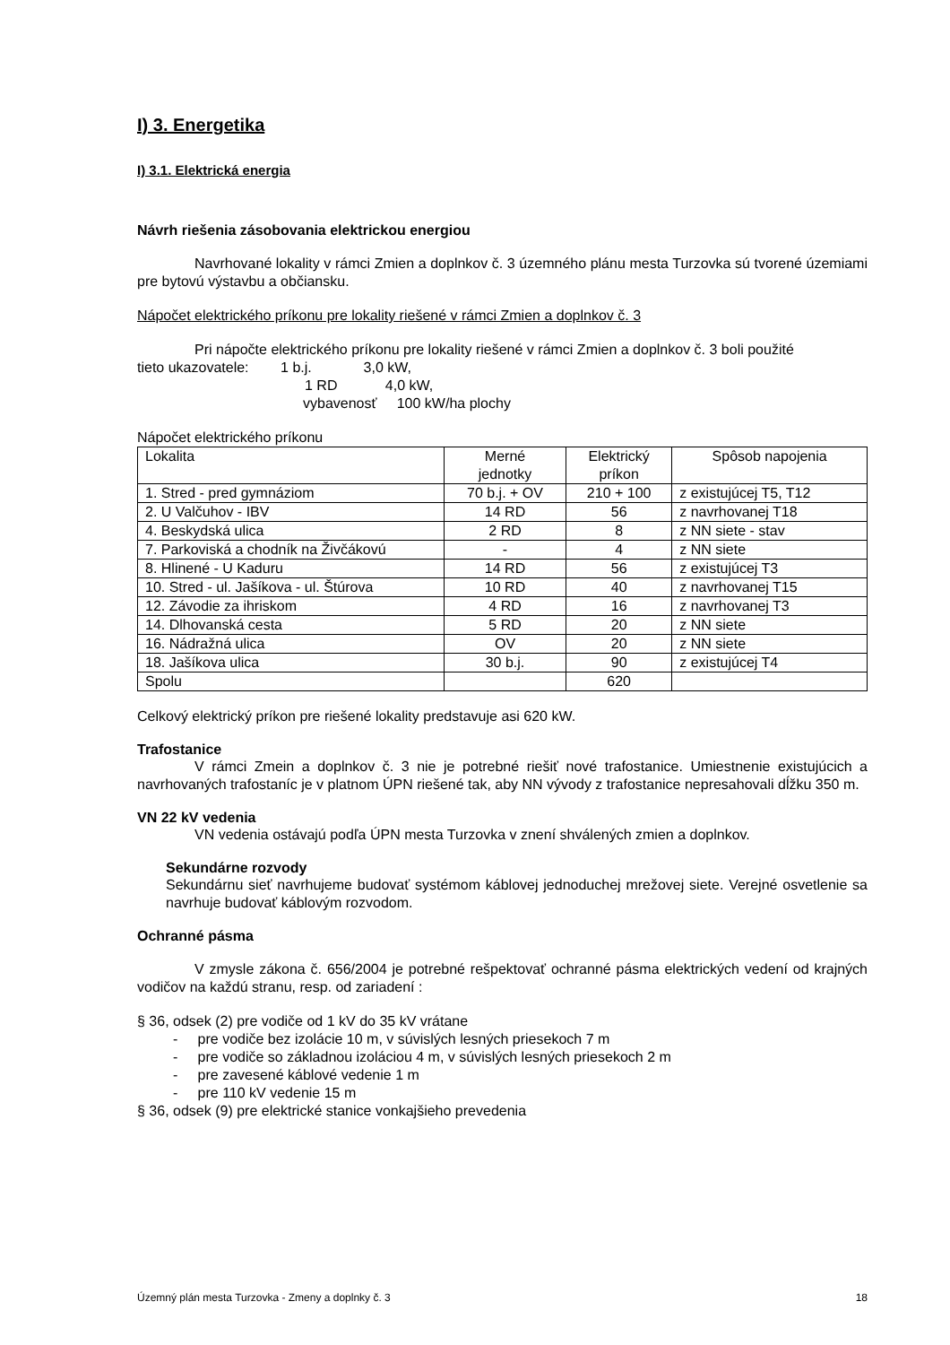I) 3. Energetika
I) 3.1. Elektrická energia
Návrh riešenia zásobovania elektrickou energiou
Navrhované lokality v rámci Zmien a doplnkov č. 3 územného plánu mesta Turzovka sú tvorené územiami pre bytovú výstavbu a občiansku.
Nápočet elektrického príkonu pre lokality riešené v rámci Zmien a doplnkov č. 3
Pri nápočte elektrického príkonu pre lokality riešené v rámci Zmien a doplnkov č. 3 boli použité
tieto ukazovatele: 1 b.j. 3,0 kW,
1 RD 4,0 kW,
vybavenosť 100 kW/ha plochy
Nápočet elektrického príkonu
| Lokalita | Merné jednotky | Elektrický príkon | Spôsob napojenia |
| 1. Stred - pred gymnáziom | 70 b.j. + OV | 210 + 100 | z existujúcej T5, T12 |
| 2. U Valčuhov - IBV | 14 RD | 56 | z navrhovanej T18 |
| 4. Beskydská ulica | 2 RD | 8 | z NN siete - stav |
| 7. Parkoviská a chodník na Živčákovú | - | 4 | z NN siete |
| 8. Hlinené - U Kaduru | 14 RD | 56 | z existujúcej T3 |
| 10. Stred - ul. Jašíkova - ul. Štúrova | 10 RD | 40 | z navrhovanej T15 |
| 12. Závodie za ihriskom | 4 RD | 16 | z navrhovanej T3 |
| 14. Dlhovanská cesta | 5 RD | 20 | z NN siete |
| 16. Nádražná ulica | OV | 20 | z NN siete |
| 18. Jašíkova ulica | 30 b.j. | 90 | z existujúcej T4 |
| Spolu | | 620 | |
Celkový elektrický príkon pre riešené lokality predstavuje asi 620 kW.
Trafostanice
V rámci Zmein a doplnkov č. 3 nie je potrebné riešiť nové trafostanice. Umiestnenie existujúcich a navrhovaných trafostaníc je v platnom ÚPN riešené tak, aby NN vývody z trafostanice nepresahovali dĺžku 350 m.
VN 22 kV vedenia
VN vedenia ostávajú podľa ÚPN mesta Turzovka v znení shválených zmien a doplnkov.
Sekundárne rozvody
Sekundárnu sieť navrhujeme budovať systémom káblovej jednoduchej mrežovej siete. Verejné osvetlenie sa navrhuje budovať káblovým rozvodom.
Ochranné pásma
V zmysle zákona č. 656/2004 je potrebné rešpektovať ochranné pásma elektrických vedení od krajných vodičov na každú stranu, resp. od zariadení :
§ 36, odsek (2) pre vodiče od 1 kV do 35 kV vrátane
- pre vodiče bez izolácie 10 m, v súvislých lesných priesekoch 7 m
- pre vodiče so základnou izoláciou 4 m, v súvislých lesných priesekoch 2 m
- pre zavesené káblové vedenie 1 m
- pre 110 kV vedenie 15 m
§ 36, odsek (9) pre elektrické stanice vonkajšieho prevedenia
Územný plán mesta Turzovka - Zmeny a doplnky č. 3 18